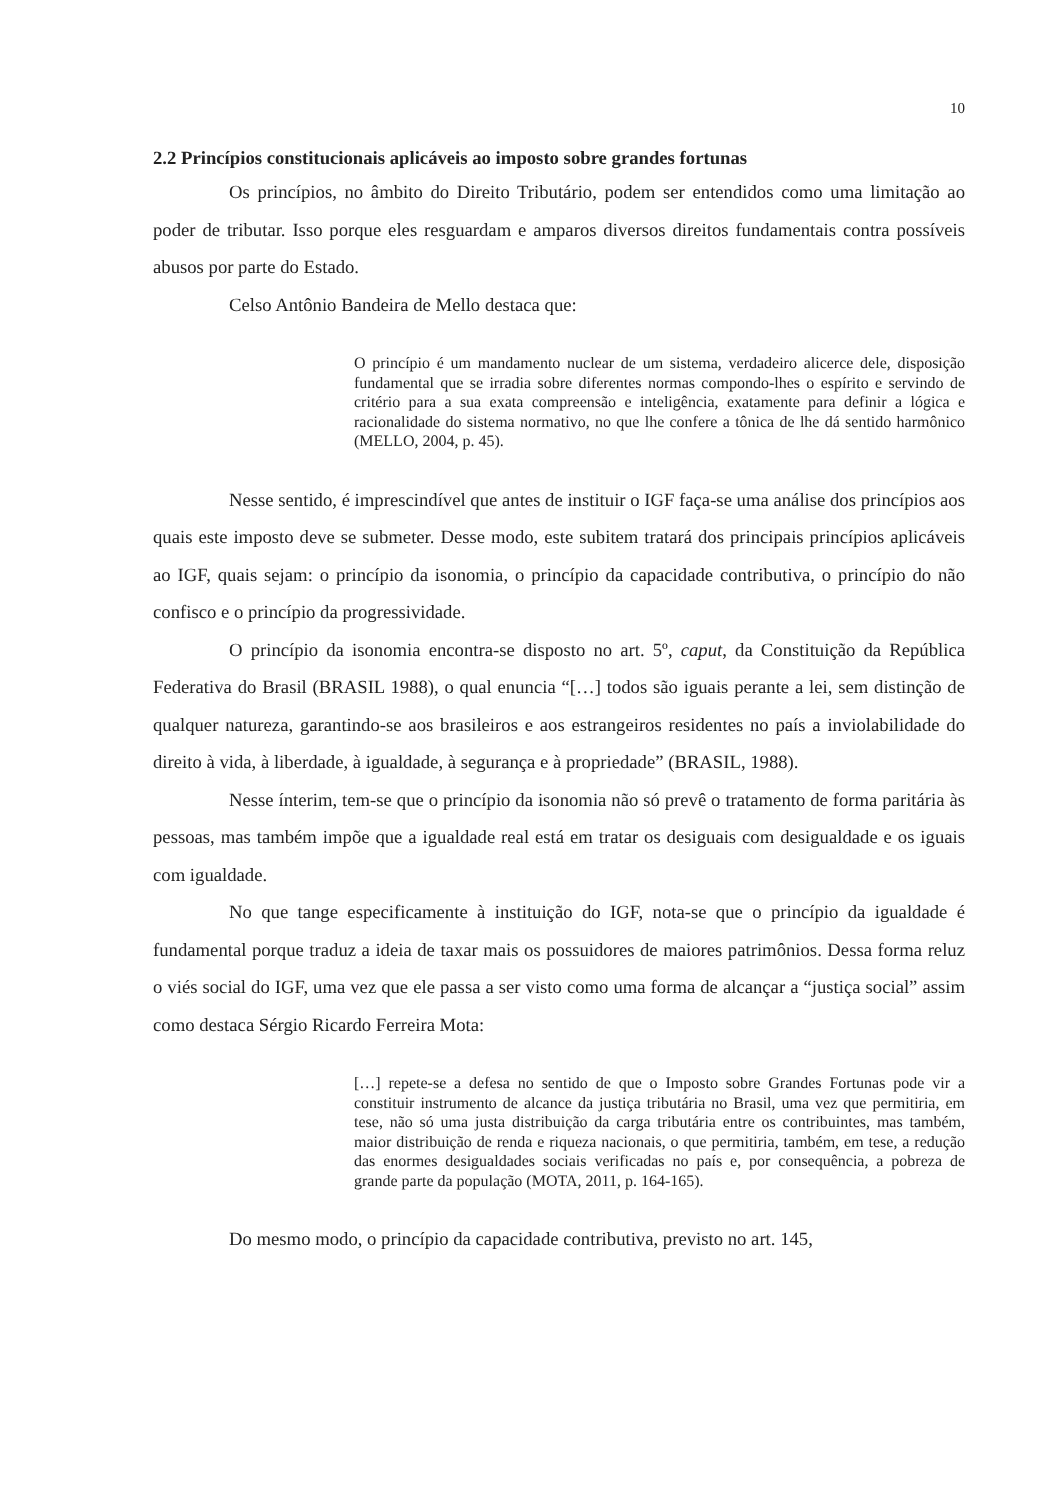10
2.2 Princípios constitucionais aplicáveis ao imposto sobre grandes fortunas
Os princípios, no âmbito do Direito Tributário, podem ser entendidos como uma limitação ao poder de tributar. Isso porque eles resguardam e amparos diversos direitos fundamentais contra possíveis abusos por parte do Estado.
Celso Antônio Bandeira de Mello destaca que:
O princípio é um mandamento nuclear de um sistema, verdadeiro alicerce dele, disposição fundamental que se irradia sobre diferentes normas compondo-lhes o espírito e servindo de critério para a sua exata compreensão e inteligência, exatamente para definir a lógica e racionalidade do sistema normativo, no que lhe confere a tônica de lhe dá sentido harmônico (MELLO, 2004, p. 45).
Nesse sentido, é imprescindível que antes de instituir o IGF faça-se uma análise dos princípios aos quais este imposto deve se submeter. Desse modo, este subitem tratará dos principais princípios aplicáveis ao IGF, quais sejam: o princípio da isonomia, o princípio da capacidade contributiva, o princípio do não confisco e o princípio da progressividade.
O princípio da isonomia encontra-se disposto no art. 5º, caput, da Constituição da República Federativa do Brasil (BRASIL 1988), o qual enuncia “[…] todos são iguais perante a lei, sem distinção de qualquer natureza, garantindo-se aos brasileiros e aos estrangeiros residentes no país a inviolabilidade do direito à vida, à liberdade, à igualdade, à segurança e à propriedade” (BRASIL, 1988).
Nesse ínterim, tem-se que o princípio da isonomia não só prevê o tratamento de forma paritária às pessoas, mas também impõe que a igualdade real está em tratar os desiguais com desigualdade e os iguais com igualdade.
No que tange especificamente à instituição do IGF, nota-se que o princípio da igualdade é fundamental porque traduz a ideia de taxar mais os possuidores de maiores patrimônios. Dessa forma reluz o viés social do IGF, uma vez que ele passa a ser visto como uma forma de alcançar a “justiça social” assim como destaca Sérgio Ricardo Ferreira Mota:
[…] repete-se a defesa no sentido de que o Imposto sobre Grandes Fortunas pode vir a constituir instrumento de alcance da justiça tributária no Brasil, uma vez que permitiria, em tese, não só uma justa distribuição da carga tributária entre os contribuintes, mas também, maior distribuição de renda e riqueza nacionais, o que permitiria, também, em tese, a redução das enormes desigualdades sociais verificadas no país e, por consequência, a pobreza de grande parte da população (MOTA, 2011, p. 164-165).
Do mesmo modo, o princípio da capacidade contributiva, previsto no art. 145,